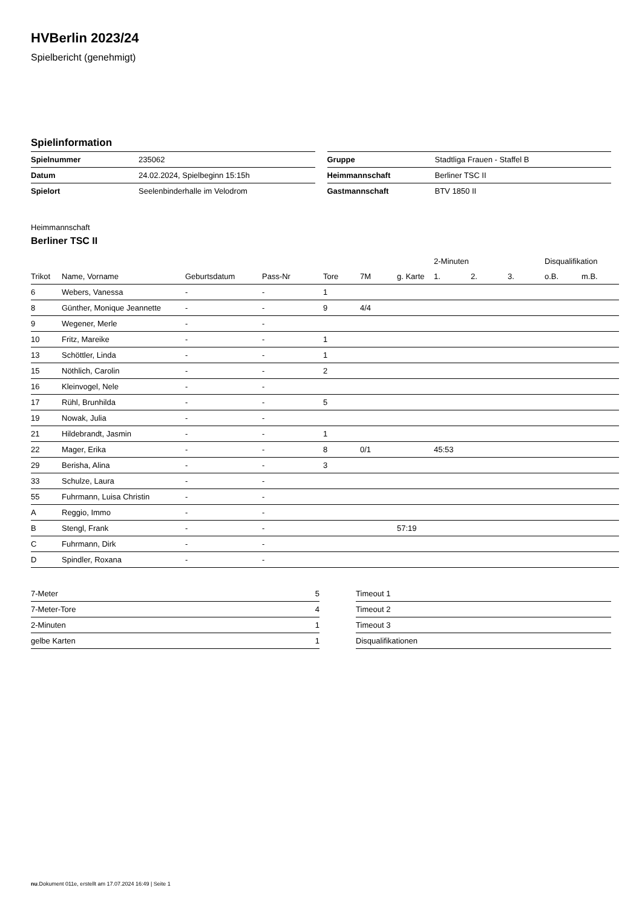HVBerlin 2023/24
Spielbericht (genehmigt)
Spielinformation
| Spielnummer | 235062 |
| Datum | 24.02.2024, Spielbeginn 15:15h |
| Spielort | Seelenbinderhalle im Velodrom |
| Gruppe | Stadtliga Frauen - Staffel B |
| Heimmannschaft | Berliner TSC II |
| Gastmannschaft | BTV 1850 II |
Heimmannschaft
Berliner TSC II
| | | | | | | | 2-Minuten | | | Disqualifikation | |
| --- | --- | --- | --- | --- | --- | --- | --- | --- | --- | --- | --- |
| Trikot | Name, Vorname | Geburtsdatum | Pass-Nr | Tore | 7M | g. Karte | 1. | 2. | 3. | o.B. | m.B. |
| 6 | Webers, Vanessa | - | - | 1 | | | | | | | |
| 8 | Günther, Monique Jeannette | - | - | 9 | 4/4 | | | | | | |
| 9 | Wegener, Merle | - | - | | | | | | | | |
| 10 | Fritz, Mareike | - | - | 1 | | | | | | | |
| 13 | Schöttler, Linda | - | - | 1 | | | | | | | |
| 15 | Nöthlich, Carolin | - | - | 2 | | | | | | | |
| 16 | Kleinvogel, Nele | - | - | | | | | | | | |
| 17 | Rühl, Brunhilda | - | - | 5 | | | | | | | |
| 19 | Nowak, Julia | - | - | | | | | | | | |
| 21 | Hildebrandt, Jasmin | - | - | 1 | | | | | | | |
| 22 | Mager, Erika | - | - | 8 | 0/1 | | 45:53 | | | | |
| 29 | Berisha, Alina | - | - | 3 | | | | | | | |
| 33 | Schulze, Laura | - | - | | | | | | | | |
| 55 | Fuhrmann, Luisa Christin | - | - | | | | | | | | |
| A | Reggio, Immo | - | - | | | | | | | | |
| B | Stengl, Frank | - | - | | | 57:19 | | | | | |
| C | Fuhrmann, Dirk | - | - | | | | | | | | |
| D | Spindler, Roxana | - | - | | | | | | | | |
| 7-Meter | 5 |
| 7-Meter-Tore | 4 |
| 2-Minuten | 1 |
| gelbe Karten | 1 |
| Timeout 1 |
| Timeout 2 |
| Timeout 3 |
| Disqualifikationen |
nu.Dokument 011e, erstellt am 17.07.2024 16:49 | Seite 1